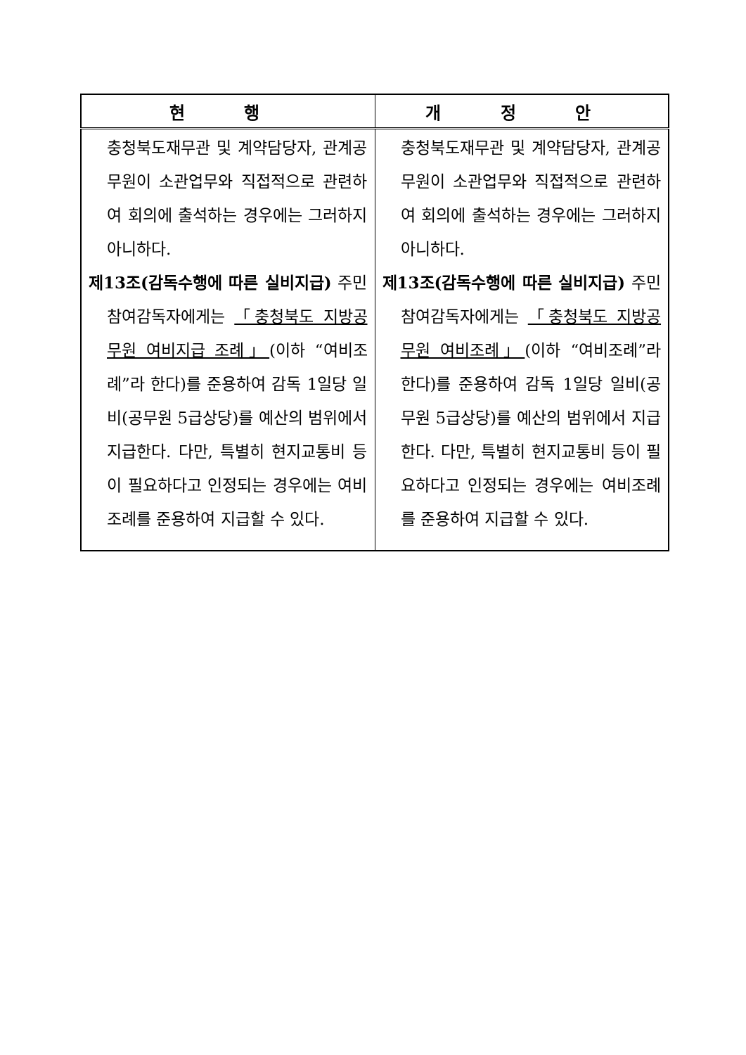| 현 행 | 개 정 안 |
| --- | --- |
| 충청북도재무관 및 계약담당자, 관계공무원이 소관업무와 직접적으로 관련하여 회의에 출석하는 경우에는 그러하지 아니하다. 제13조(감독수행에 따른 실비지급) 주민참여감독자에게는 「충청북도 지방공무원 여비지급 조례」 (이하 “여비조례”라 한다)를 준용하여 감독 1일당 일비(공무원 5급상당)를 예산의 범위에서 지급한다. 다만, 특별히 현지교통비 등이 필요하다고 인정되는 경우에는 여비조례를 준용하여 지급할 수 있다. | 충청북도재무관 및 계약담당자, 관계공무원이 소관업무와 직접적으로 관련하여 회의에 출석하는 경우에는 그러하지 아니하다. 제13조(감독수행에 따른 실비지급) 주민참여감독자에게는 「충청북도 지방공무원 여비조례」 (이하 “여비조례”라 한다)를 준용하여 감독 1일당 일비(공무원 5급상당)를 예산의 범위에서 지급한다. 다만, 특별히 현지교통비 등이 필요하다고 인정되는 경우에는 여비조례를 준용하여 지급할 수 있다. |